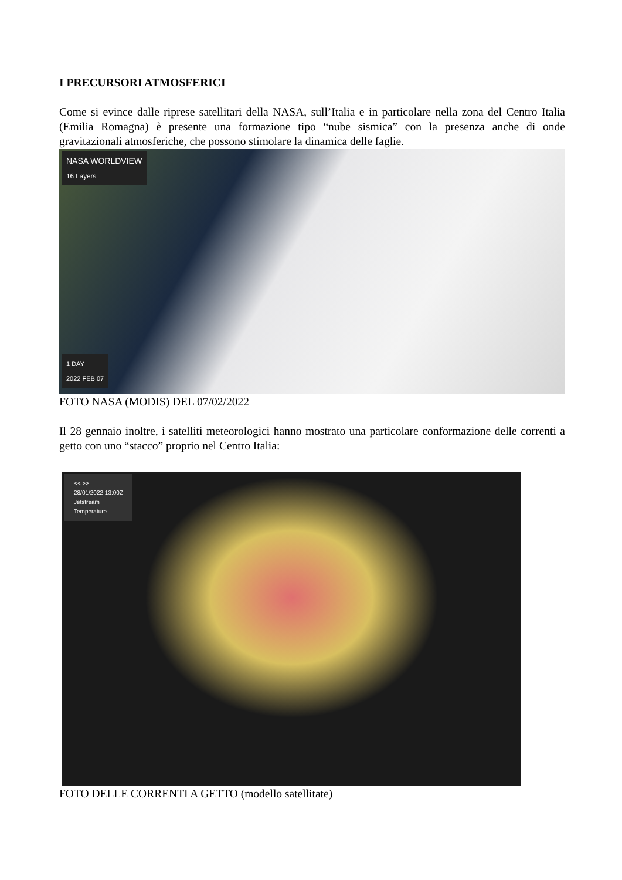I PRECURSORI ATMOSFERICI
Come si evince dalle riprese satellitari della NASA, sull’Italia e in particolare nella zona del Centro Italia (Emilia Romagna) è presente una formazione tipo “nube sismica” con la presenza anche di onde gravitazionali atmosferiche, che possono stimolare la dinamica delle faglie.
NASA WORLDVIEW
16 Layers
1 DAY
2022 FEB 07
FOTO NASA (MODIS) DEL 07/02/2022
Il 28 gennaio inoltre, i satelliti meteorologici hanno mostrato una particolare conformazione delle correnti a getto con uno “stacco” proprio nel Centro Italia:
<< >>
28/01/2022 13:00Z
Jetstream
Temperature
FOTO DELLE CORRENTI A GETTO (modello satellitate)